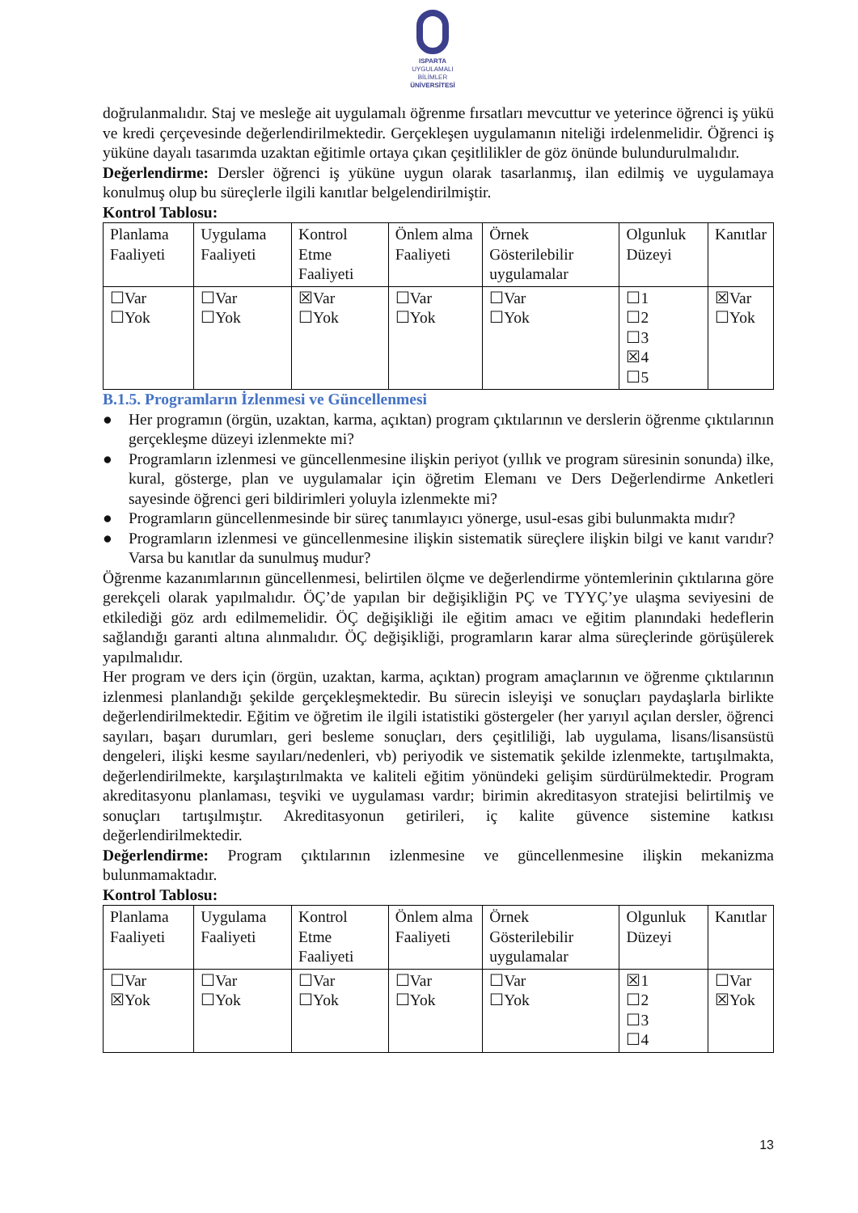ISPARTA
UYGULAMALI BİLİMLER
ÜNİVERSİTESİ
doğrulanmalıdır. Staj ve mesleğe ait uygulamalı öğrenme fırsatları mevcuttur ve yeterince öğrenci iş yükü ve kredi çerçevesinde değerlendirilmektedir. Gerçekleşen uygulamanın niteliği irdelenmelidir. Öğrenci iş yüküne dayalı tasarımda uzaktan eğitimle ortaya çıkan çeşitlilikler de göz önünde bulundurulmalıdır.
Değerlendirme: Dersler öğrenci iş yüküne uygun olarak tasarlanmış, ilan edilmiş ve uygulamaya konulmuş olup bu süreçlerle ilgili kanıtlar belgelendirilmiştir.
Kontrol Tablosu:
| Planlama Faaliyeti | Uygulama Faaliyeti | Kontrol Etme Faaliyeti | Önlem alma Faaliyeti | Örnek Gösterilebilir uygulamalar | Olgunluk Düzeyi | Kanıtlar |
| ☐Var ☐Yok | ☐Var ☐Yok | ☒Var ☐Yok | ☐Var ☐Yok | ☐Var ☐Yok | ☐1 ☐2 ☐3 ☒4 ☐5 | ☒Var ☐Yok |
B.1.5. Programların İzlenmesi ve Güncellenmesi
● Her programın (örgün, uzaktan, karma, açıktan) program çıktılarının ve derslerin öğrenme çıktılarının gerçekleşme düzeyi izlenmekte mi?
● Programların izlenmesi ve güncellenmesine ilişkin periyot (yıllık ve program süresinin sonunda) ilke, kural, gösterge, plan ve uygulamalar için öğretim Elemanı ve Ders Değerlendirme Anketleri sayesinde öğrenci geri bildirimleri yoluyla izlenmekte mi?
● Programların güncellenmesinde bir süreç tanımlayıcı yönerge, usul-esas gibi bulunmakta mıdır?
● Programların izlenmesi ve güncellenmesine ilişkin sistematik süreçlere ilişkin bilgi ve kanıt varıdır? Varsa bu kanıtlar da sunulmuş mudur?
Öğrenme kazanımlarının güncellenmesi, belirtilen ölçme ve değerlendirme yöntemlerinin çıktılarına göre gerekçeli olarak yapılmalıdır. ÖÇ’de yapılan bir değişikliğin PÇ ve TYYÇ’ye ulaşma seviyesini de etkilediği göz ardı edilmemelidir. ÖÇ değişikliği ile eğitim amacı ve eğitim planındaki hedeflerin sağlandığı garanti altına alınmalıdır. ÖÇ değişikliği, programların karar alma süreçlerinde görüşülerek yapılmalıdır.
Her program ve ders için (örgün, uzaktan, karma, açıktan) program amaçlarının ve öğrenme çıktılarının izlenmesi planlandığı şekilde gerçekleşmektedir. Bu sürecin isleyişi ve sonuçları paydaşlarla birlikte değerlendirilmektedir. Eğitim ve öğretim ile ilgili istatistiki göstergeler (her yarıyıl açılan dersler, öğrenci sayıları, başarı durumları, geri besleme sonuçları, ders çeşitliliği, lab uygulama, lisans/lisansüstü dengeleri, ilişki kesme sayıları/nedenleri, vb) periyodik ve sistematik şekilde izlenmekte, tartışılmakta, değerlendirilmekte, karşılaştırılmakta ve kaliteli eğitim yönündeki gelişim sürdürülmektedir. Program akreditasyonu planlaması, teşviki ve uygulaması vardır; birimin akreditasyon stratejisi belirtilmiş ve sonuçları tartışılmıştır. Akreditasyonun getirileri, iç kalite güvence sistemine katkısı değerlendirilmektedir.
Değerlendirme: Program çıktılarının izlenmesine ve güncellenmesine ilişkin mekanizma bulunmamaktadır.
Kontrol Tablosu:
| Planlama Faaliyeti | Uygulama Faaliyeti | Kontrol Etme Faaliyeti | Önlem alma Faaliyeti | Örnek Gösterilebilir uygulamalar | Olgunluk Düzeyi | Kanıtlar |
| ☐Var ☒Yok | ☐Var ☐Yok | ☐Var ☐Yok | ☐Var ☐Yok | ☐Var ☐Yok | ☒1 ☐2 ☐3 ☐4 | ☐Var ☒Yok |
13